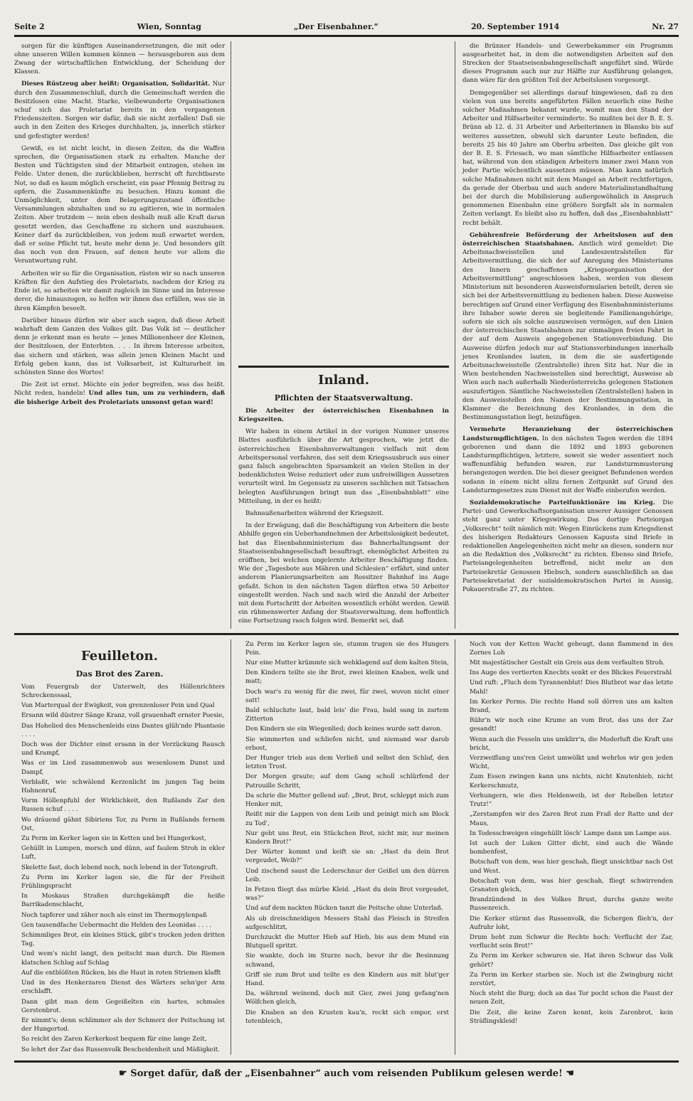Seite 2 Wien, Sonntag „Der Eisenbahner.“20. September 1914 Nr. 27
sorgen für die künftigen Auseinandersetzungen, die mit oder ohne unseren Willen kommen können — herausgeboren aus dem Zwang der wirtschaftlichen Entwicklung, der Scheidung der Klassen.
Dieses Rüstzeug aber heißt: Organisation, Solidarität. Nur durch den Zusammenschluß, durch die Gemeinschaft werden die Besitzlosen eine Macht. Starke, vielbewunderte Organisationen schuf sich das Proletariat bereits in den vergangenen Friedenszeiten. Sorgen wir dafür, daß sie nicht zerfallen! Daß sie auch in den Zeiten des Krieges durchhalten, ja, innerlich stärker und gefestigter werden!
Gewiß, es ist nicht leicht, in diesen Zeiten, da die Waffen sprechen, die Organisationen stark zu erhalten. Manche der Besten und Tüchtigsten sind der Mitarbeit entzogen, stehen im Felde. Unter denen, die zurückblieben, herrscht oft furchtbarste Not, so daß es kaum möglich erscheint, ein paar Pfennig Beitrag zu opfern, die Zusammenkünfte zu besuchen. Hinzu kommt die Unmöglichkeit, unter dem Belagerungszustand öffentliche Versammlungen abzuhalten und so zu agitieren, wie in normalen Zeiten. Aber trotzdem — nein eben deshalb muß alle Kraft daran gesetzt werden, das Geschaffene zu sichern und auszubauen. Keiner darf da zurückbleiben, von jedem muß erwartet werden, daß er seine Pflicht tut, heute mehr denn je. Und besonders gilt das noch von den Frauen, auf denen heute vor allem die Verantwortung ruht.
Arbeiten wir so für die Organisation, rüsten wir so nach unseren Kräften für den Aufstieg des Proletariats, nachdem der Krieg zu Ende ist, so arbeiten wir damit zugleich im Sinne und im Interesse derer, die hinauszogen, so helfen wir ihnen das erfüllen, was sie in ihren Kämpfen beseelt.
Darüber hinaus dürfen wir aber auch sagen, daß diese Arbeit wahrhaft dem Ganzen des Volkes gilt. Das Volk ist — deutlicher denn je erkennt man es heute — jenes Millionenheer der Kleinen, der Besitzlosen, der Enterbten. . . . In ihrem Interesse arbeiten, das sichern und stärken, was allein jenen Kleinen Macht und Erfolg geben kann, das ist Volksarbeit, ist Kulturarbeit im schönsten Sinne des Wortes!
Die Zeit ist ernst. Möchte ein jeder begreifen, was das heißt. Nicht reden, handeln! Und alles tun, um zu verhindern, daß die bisherige Arbeit des Proletariats umsonst getan ward!
Inland.
Pflichten der Staatsverwaltung.
Die Arbeiter der österreichischen Eisenbahnen in Kriegszeiten.
Wir haben in einem Artikel in der vorigen Nummer unseres Blattes ausführlich über die Art gesprochen, wie jetzt die österreichischen Eisenbahnverwaltungen vielfach mit dem Arbeitspersonal verfahren, das seit dem Kriegsausbruch aus einer ganz falsch angebrachten Sparsamkeit an vielen Stellen in der bedenklichsten Weise reduziert oder zum unfreiwilligen Aussetzen verurteilt wird. Im Gegensatz zu unseren sachlichen mit Tatsachen belegten Ausführungen bringt nun das „Eisenbahnblatt“ eine Mitteilung, in der es heißt:
Bahnaußenarbeiten während der Kriegszeit.
In der Erwägung, daß die Beschäftigung von Arbeitern die beste Abhilfe gegen ein Ueberhandnehmen der Arbeitslosigkeit bedeutet, hat das Eisenbahnministerium das Bahnerhaltungsamt der Staatseisenbahngesellschaft beauftragt, ehemöglichst Arbeiten zu eröffnen, bei welchen ungelernte Arbeiter Beschäftigung finden. Wie der „Tagesbote aus Mähren und Schlesien“ erfährt, sind unter anderem Planierungsarbeiten am Rossitzer Bahnhof ins Auge gefaßt. Schon in den nächsten Tagen dürften etwa 50 Arbeiter eingestellt werden. Nach und nach wird die Anzahl der Arbeiter mit dem Fortschritt der Arbeiten wesentlich erhöht werden. Gewiß ein rühmenswerter Anfang der Staatsverwaltung, dem hoffentlich eine Fortsetzung rasch folgen wird. Bemerkt sei, daß
die Brünner Handels- und Gewerbekammer ein Programm ausgearbeitet hat, in dem die notwendigsten Arbeiten auf den Strecken der Staatseisenbahngesellschaft angeführt sind. Würde dieses Programm auch nur zur Hälfte zur Ausführung gelangen, dann wäre für den größten Teil der Arbeitslosen vorgesorgt.
Demgegenüber sei allerdings darauf hingewiesen, daß zu den vielen von uns bereits angeführten Fällen neuerlich eine Reihe solcher Maßnahmen bekannt wurde, womit man den Stand der Arbeiter und Hilfsarbeiter verminderte. So mußten bei der B. E. S. Brünn ab 12. d. 31 Arbeiter und Arbeiterinnen in Blansko bis auf weiteres aussetzen, obwohl sich darunter Leute befinden, die bereits 25 bis 40 Jahre am Oberbu arbeiten. Das gleiche gilt von der B. E. S. Friesach, wo man sämtliche Hilfsarbeiter entlassen hat, während von den ständigen Arbeitern immer zwei Mann von jeder Partie wöchentlich aussetzen müssen. Man kann natürlich solche Maßnahmen nicht mit dem Mangel an Arbeit rechtfertigen, da gerade der Oberbau und auch andere Materialinstandhaltung bei der durch die Mobilisierung außergewöhnlich in Anspruch genommenen Eisenbahn eine größere Sorgfalt als in normalen Zeiten verlangt. Es bleibt also zu hoffen, daß das „Eisenbahnblatt“ recht behält.
Gebührenfreie Beförderung der Arbeitslosen auf den österreichischen Staatsbahnen. Amtlich wird gemeldet: Die Arbeitsnachweisstellen und Landeszentralstellen für Arbeitsvermittlung, die sich der auf Anregung des Ministeriums des Innern geschaffenen „Kriegsorganisation der Arbeitsvermittlung“ angeschlossen haben, werden von diesem Ministerium mit besonderen Ausweisformularien beteilt, deren sie sich bei der Arbeitsvermittlung zu bedienen haben. Diese Ausweise berechtigen auf Grund einer Verfügung des Eisenbahnministeriums ihre Inhaber sowie deren sie begleitende Familienangehörige, sofern sie sich als solche auszuweisen vermögen, auf den Linien der österreichischen Staatsbahnen zur einmaligen freien Fahrt in der auf dem Ausweis angegebenen Stationsverbindung. Die Ausweise dürfen jedoch nur auf Stationsverbindungen innerhalb jenes Kronlandes lauten, in dem die sie ausfertigende Arbeitsnachweisstelle (Zentralstelle) ihren Sitz hat. Nur die in Wien bestehenden Nachweisstellen sind berechtigt, Ausweise ab Wien auch nach außerhalb Niederösterreichs gelegenen Stationen auszufertigen. Sämtliche Nachweisstellen (Zentralstellen) haben in den Ausweisstellen den Namen der Bestimmungsstation, in Klammer die Bezeichnung des Kronlandes, in dem die Bestimmungsstation liegt, beizufügen.
Vermehrte Heranziehung der österreichischen Landsturmpflichtigen. In den nächsten Tagen werden die 1894 geborenen und dann die 1892 und 1893 geborenen Landsturmpflichtigen, letztere, soweit sie weder assentiert noch waffenunfähig befunden waren, zur Landsturmmusterung herangezogen werden. Die bei dieser geeignet Befundenen werden sodann in einem nicht allzu fernen Zeitpunkt auf Grund des Landsturmgesetzes zum Dienst mit der Waffe einberufen werden.
Sozialdemokratische Parteifunktionäre im Krieg. Die Partei- und Gewerkschaftsorganisation unserer Aussiger Genossen steht ganz unter Kriegswirkung. Das dortige Parteiorgan „Volksrecht“ teilt nämlich mit: Wegen Einrückens zum Kriegsdienst des bisherigen Redakteurs Genossen Kapusta sind Briefe in redaktionellen Angelegenheiten nicht mehr an diesen, sondern nur an die Redaktion des „Volksrecht“ zu richten. Ebenso sind Briefe, Parteiangelegenheiten betreffend, nicht mehr an den Parteisekretär Genossen Hiebsch, sondern ausschließlich an das Parteisekretariat der sozialdemokratischen Partei in Aussig, Pokauerstraße 27, zu richten.
Feuilleton.
Das Brot des Zaren.
Vom Feuergrab der Unterwelt, des Höllenrichters Schreckenssaal,
Von Marterqual der Ewigkeit, von grenzenloser Pein und Qual
Ersann wild düstrer Sänge Kranz, voll grauenhaft ernster Poesie,
Das Hohelied des Menschenleids eins Dantes glüh'nde Phantasie . . . .
Doch was der Dichter einst ersann in der Verzückung Rausch und Krampf,
Was er im Lied zusammenwob aus wesenlosem Dunst und Dampf,
Verblaßt, wie schwälend Kerzenlicht im jungen Tag beim Hahnenruf,
Vorm Höllenpfuhl der Wirklichkeit, den Rußlands Zar den Russen schuf . . . .
Wo dräuend gähnt Sibiriens Tor, zu Perm in Rußlands fernem Ost,
Zu Perm im Kerker lagen sie in Ketten und bei Hungerkost,
Gehüllt in Lumpen, morsch und dünn, auf faulem Stroh in ekler Luft,
Skelette fast, doch lebend noch, noch lebend in der Totengruft.
Zu Perm im Kerker lagen sie, die für der Freiheit Frühlingspracht
In Moskaus Straßen durchgekämpft die heiße Barrikadenschlacht,
Noch tapferer und zäher noch als einst im Thermopylenpaß
Gen tausendfache Uebermacht die Helden des Leonidas . . . .
Schimmliges Brot, ein kleines Stück, gibt's trocken jeden dritten Tag,
Und wem's nicht langt, den peitscht man durch. Die Riemen klatschen Schlag auf Schlag
Auf die entblößten Rücken, bis die Haut in roten Striemen klafft
Und in des Henkerzaren Dienst des Wärters sehn'ger Arm erschlafft.
Dann gibt man dem Gegeißelten ein hartes, schmales Gerstenbrot.
Er nimmt's; denn schlimmer als der Schmerz der Peitschung ist der Hungertod.
So reicht des Zaren Kerkerkost bequem für eine lange Zeit,
So lehrt der Zar das Russenvolk Bescheidenheit und Mäßigkeit.
Zu Perm im Kerker lagen sie, stumm trugen sie des Hungers Pein.
Nur eine Mutter krümmte sich wehklagend auf dem kalten Stein,
Den Kindern teilte sie ihr Brot, zwei kleinen Knaben, welk und matt;
Doch war's zu wenig für die zwei, für zwei, wovon nicht einer satt!
Bald schluchzte laut, bald leis' die Frau, bald sang in zartem Zitterton
Den Kindern sie ein Wiegenlied; doch keines wurde satt davon.
Sie wimmerten und schliefen nicht, und niemand war darob erbost,
Der Hunger trieb aus dem Verließ und selbst den Schlaf, den letzten Trost.
Der Morgen graute; auf dem Gang scholl schlürfend der Patrouille Schritt,
Da schrie die Mutter gellend auf: „Brot, Brot, schleppt mich zum Henker mit,
Reißt mir die Lappen von dem Leib und peinigt mich am Block zu Tod',
Nur gebt uns Brot, ein Stückchen Brot, nicht mir, nur meinen Kindern Brot!“
Der Wärter kommt und keift sie an: „Hast du dein Brot vergeudet, Weib?“
Und zischend saust die Lederschnur der Geißel um den dürren Leib.
In Fetzen fliegt das mürbe Kleid. „Hast du dein Brot vergeudet, was?“
Und auf dem nackten Rücken tanzt die Peitsche ohne Unterlaß.
Als ob dreischneidigen Messers Stahl das Fleisch in Streifen aufgeschlitzt,
Durchzuckt die Mutter Hieb auf Hieb, bis aus dem Mund ein Blutquell spritzt.
Sie wankte, doch im Sturze noch, bevor ihr die Besinnung schwand,
Griff sie zum Brot und teilte es den Kindern aus mit blut'ger Hand.
Da, während weinend, doch mit Gier, zwei jung gefang'nen Wölfchen gleich,
Die Knaben an den Krusten kau'n, reckt sich empor, erst totenbleich,
Noch von der Ketten Wucht gebeugt, dann flammend in des Zornes Loh
Mit majestätischer Gestalt ein Greis aus dem verfaulten Stroh.
Ins Auge des vertierten Knechts senkt er des Blickes Feuerstrahl
Und ruft: „Fluch dem Tyrannenblut! Dies Blutbrot war das letzte Mahl!
Im Kerker Perms. Die rechte Hand soll dörren uns am kalten Brand,
Rühr'n wir noch eine Krume an vom Brot, das uns der Zar gesandt!
Wenn auch die Fesseln uns umklirr'n, die Moderluft die Kraft uns bricht,
Verzweiflung uns'ren Geist umwölkt und wehrlos wir gen jeden Wicht,
Zum Essen zwingen kann uns nichts, nicht Knutenhieb, nicht Kerkerschmutz,
Verhungern, wie dies Heldenweib, ist der Rebellen letzter Trutz!“
„Zerstampfen wir des Zaren Brot zum Fraß der Ratte und der Maus,
In Todesschweigen eingehüllt lösch' Lampe dann um Lampe aus.
Ist auch der Luken Gitter dicht, sind auch die Wände bombenfest,
Botschaft von dem, was hier geschah, fliegt unsichtbar nach Ost und West.
Botschaft von dem, was hier geschah, fliegt schwirrenden Granaten gleich,
Brandzündend in des Volkes Brust, durchs ganze weite Russenreich.
Die Kerker stürmt das Russenvolk, die Schergen flieh'n, der Aufruhr loht,
Drum hebt zum Schwur die Rechte hoch: Verflucht der Zar, verflucht sein Brot!“
Zu Perm im Kerker schwuren sie. Hat ihren Schwur das Volk gehört?
Zu Perm im Kerker starben sie. Noch ist die Zwingburg nicht zerstört,
Noch steht die Burg; doch an das Tor pocht schon die Faust der neuen Zeit,
Die Zeit, die keine Zaren kennt, kein Zarenbrot, kein Sträflingskleid!
☛ Sorget dafür, daß der „Eisenbahner“ auch vom reisenden Publikum gelesen werde! ☚